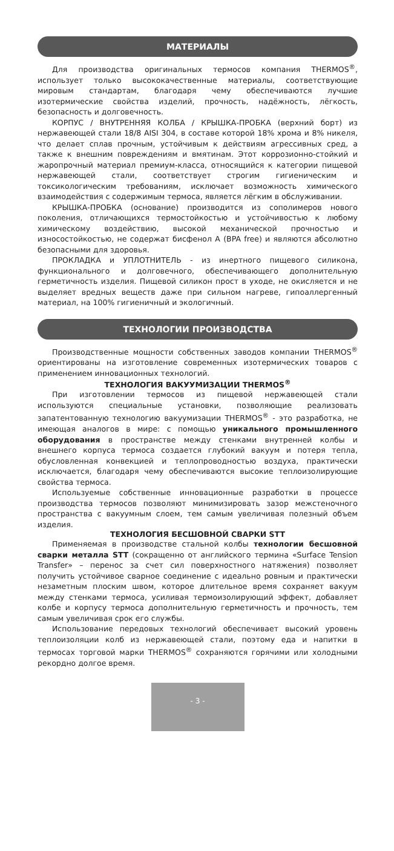МАТЕРИАЛЫ
Для производства оригинальных термосов компания THERMOS<sup>®</sup>, использует только высококачественные материалы, соответствующие мировым стандартам, благодаря чему обеспечиваются лучшие изотермические свойства изделий, прочность, надёжность, лёгкость, безопасность и долговечность.
КОРПУС / ВНУТРЕННЯЯ КОЛБА / КРЫШКА-ПРОБКА (верхний борт) из нержавеющей стали 18/8 AISI 304, в составе которой 18% хрома и 8% никеля, что делает сплав прочным, устойчивым к действиям агрессивных сред, а также к внешним повреждениям и вмятинам. Этот коррозионно-стойкий и жаропрочный материал премиум-класса, относящийся к категории пищевой нержавеющей стали, соответствует строгим гигиеническим и токсикологическим требованиям, исключает возможность химического взаимодействия с содержимым термоса, является лёгким в обслуживании.
КРЫШКА-ПРОБКА (основание) производится из сополимеров нового поколения, отличающихся термостойкостью и устойчивостью к любому химическому воздействию, высокой механической прочностью и износостойкостью, не содержат бисфенол А (BPA free) и являются абсолютно безопасными для здоровья.
ПРОКЛАДКА и УПЛОТНИТЕЛЬ - из инертного пищевого силикона, функционального и долговечного, обеспечивающего дополнительную герметичность изделия. Пищевой силикон прост в уходе, не окисляется и не выделяет вредных веществ даже при сильном нагреве, гипоаллергенный материал, на 100% гигиеничный и экологичный.
ТЕХНОЛОГИИ ПРОИЗВОДСТВА
Производственные мощности собственных заводов компании THERMOS<sup>®</sup> ориентированы на изготовление современных изотермических товаров с применением инновационных технологий.
ТЕХНОЛОГИЯ ВАКУУМИЗАЦИИ THERMOS<sup>®</sup>
При изготовлении термосов из пищевой нержавеющей стали используются специальные установки, позволяющие реализовать запатентованную технологию вакуумизации THERMOS<sup>®</sup> - это разработка, не имеющая аналогов в мире: с помощью уникального промышленного оборудования в пространстве между стенками внутренней колбы и внешнего корпуса термоса создается глубокий вакуум и потеря тепла, обусловленная конвекцией и теплопроводностью воздуха, практически исключается, благодаря чему обеспечиваются высокие теплоизолирующие свойства термоса.
Используемые собственные инновационные разработки в процессе производства термосов позволяют минимизировать зазор межстеночного пространства с вакуумным слоем, тем самым увеличивая полезный объем изделия.
ТЕХНОЛОГИЯ БЕСШОВНОЙ СВАРКИ STT
Применяемая в производстве стальной колбы технологии бесшовной сварки металла STT (сокращенно от английского термина «Surface Tension Transfer» – перенос за счет сил поверхностного натяжения) позволяет получить устойчивое сварное соединение с идеально ровным и практически незаметным плоским швом, которое длительное время сохраняет вакуум между стенками термоса, усиливая термоизолирующий эффект, добавляет колбе и корпусу термоса дополнительную герметичность и прочность, тем самым увеличивая срок его службы.
Использование передовых технологий обеспечивает высокий уровень теплоизоляции колб из нержавеющей стали, поэтому еда и напитки в термосах торговой марки THERMOS<sup>®</sup> сохраняются горячими или холодными рекордно долгое время.
- 3 -